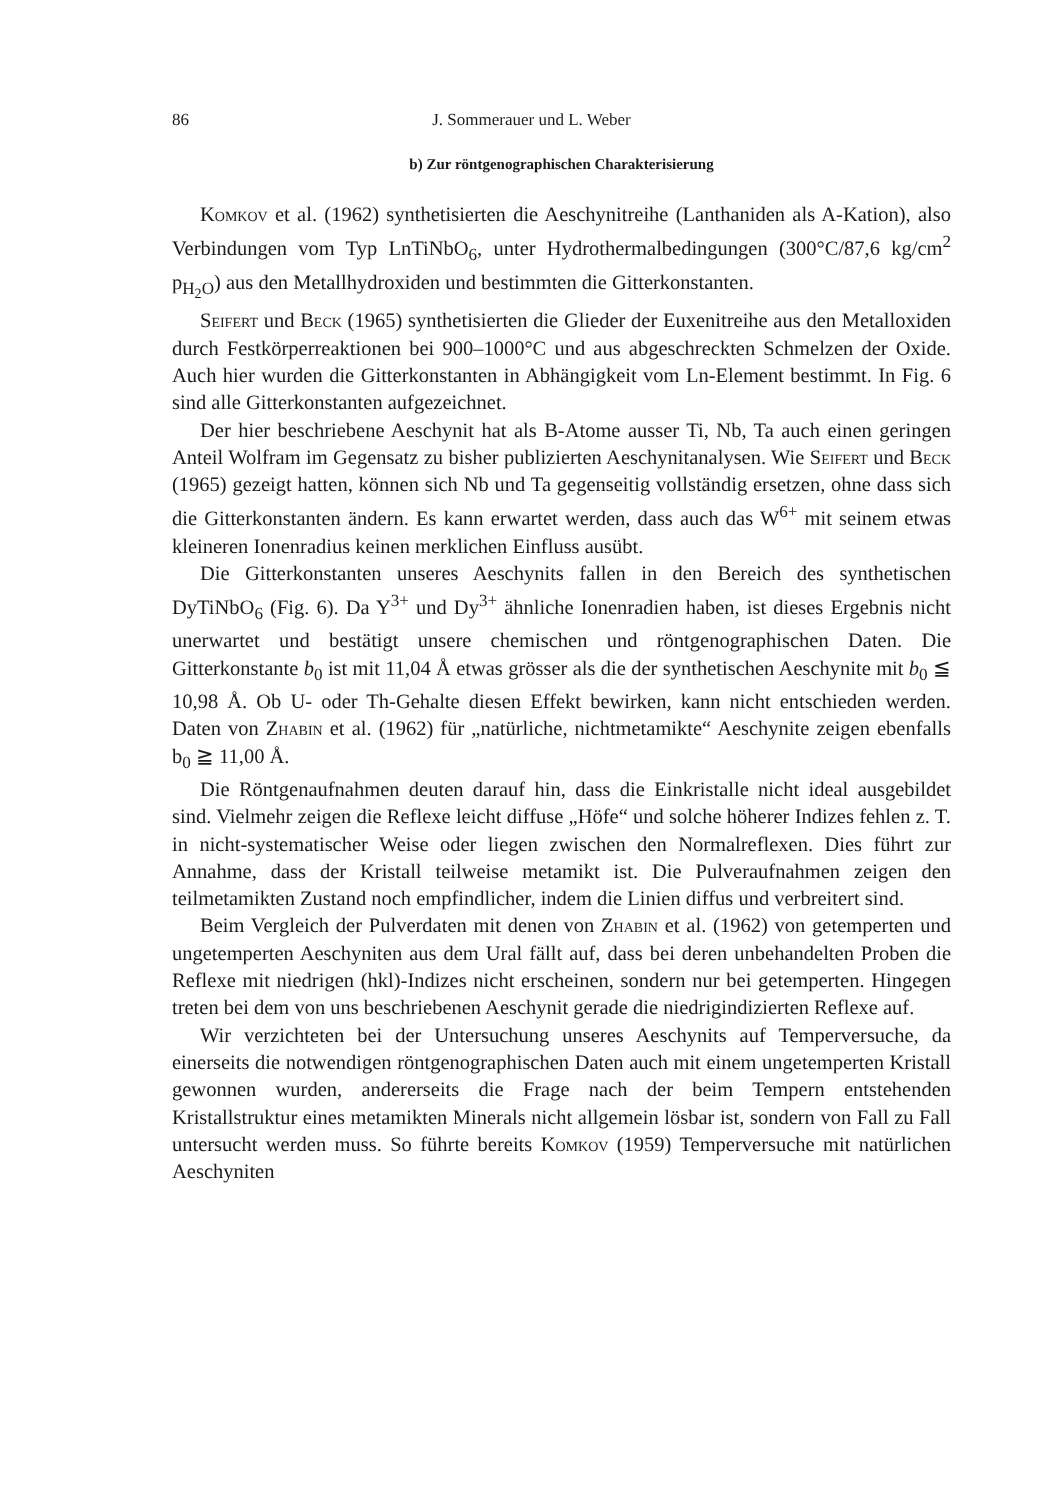86 J. Sommerauer und L. Weber
b) Zur röntgenographischen Charakterisierung
Komkov et al. (1962) synthetisierten die Aeschynitreihe (Lanthaniden als A-Kation), also Verbindungen vom Typ LnTiNbO<sub>6</sub>, unter Hydrothermalbedingungen (300°C/87,6 kg/cm<sup>2</sup> p<sub>H<sub>2</sub>O</sub>) aus den Metallhydroxiden und bestimmten die Gitterkonstanten.
Seifert und Beck (1965) synthetisierten die Glieder der Euxenitreihe aus den Metalloxiden durch Festkörperreaktionen bei 900–1000°C und aus abgeschreckten Schmelzen der Oxide. Auch hier wurden die Gitterkonstanten in Abhängigkeit vom Ln-Element bestimmt. In Fig. 6 sind alle Gitterkonstanten aufgezeichnet.
Der hier beschriebene Aeschynit hat als B-Atome ausser Ti, Nb, Ta auch einen geringen Anteil Wolfram im Gegensatz zu bisher publizierten Aeschynitanalysen. Wie Seifert und Beck (1965) gezeigt hatten, können sich Nb und Ta gegenseitig vollständig ersetzen, ohne dass sich die Gitterkonstanten ändern. Es kann erwartet werden, dass auch das W<sup>6+</sup> mit seinem etwas kleineren Ionenradius keinen merklichen Einfluss ausübt.
Die Gitterkonstanten unseres Aeschynits fallen in den Bereich des synthetischen DyTiNbO<sub>6</sub> (Fig. 6). Da Y<sup>3+</sup> und Dy<sup>3+</sup> ähnliche Ionenradien haben, ist dieses Ergebnis nicht unerwartet und bestätigt unsere chemischen und röntgenographischen Daten. Die Gitterkonstante b<sub>0</sub> ist mit 11,04 Å etwas grösser als die der synthetischen Aeschynite mit b<sub>0</sub> ≦ 10,98 Å. Ob U- oder Th-Gehalte diesen Effekt bewirken, kann nicht entschieden werden. Daten von Zhabin et al. (1962) für „natürliche, nichtmetamikte“ Aeschynite zeigen ebenfalls b<sub>0</sub> ≧ 11,00 Å.
Die Röntgenaufnahmen deuten darauf hin, dass die Einkristalle nicht ideal ausgebildet sind. Vielmehr zeigen die Reflexe leicht diffuse „Höfe“ und solche höherer Indizes fehlen z. T. in nicht-systematischer Weise oder liegen zwischen den Normalreflexen. Dies führt zur Annahme, dass der Kristall teilweise metamikt ist. Die Pulveraufnahmen zeigen den teilmetamikten Zustand noch empfindlicher, indem die Linien diffus und verbreitert sind.
Beim Vergleich der Pulverdaten mit denen von Zhabin et al. (1962) von getemperten und ungetemperten Aeschyniten aus dem Ural fällt auf, dass bei deren unbehandelten Proben die Reflexe mit niedrigen (hkl)-Indizes nicht erscheinen, sondern nur bei getemperten. Hingegen treten bei dem von uns beschriebenen Aeschynit gerade die niedrigindizierten Reflexe auf.
Wir verzichteten bei der Untersuchung unseres Aeschynits auf Temperversuche, da einerseits die notwendigen röntgenographischen Daten auch mit einem ungetemperten Kristall gewonnen wurden, andererseits die Frage nach der beim Tempern entstehenden Kristallstruktur eines metamikten Minerals nicht allgemein lösbar ist, sondern von Fall zu Fall untersucht werden muss. So führte bereits Komkov (1959) Temperversuche mit natürlichen Aeschyniten